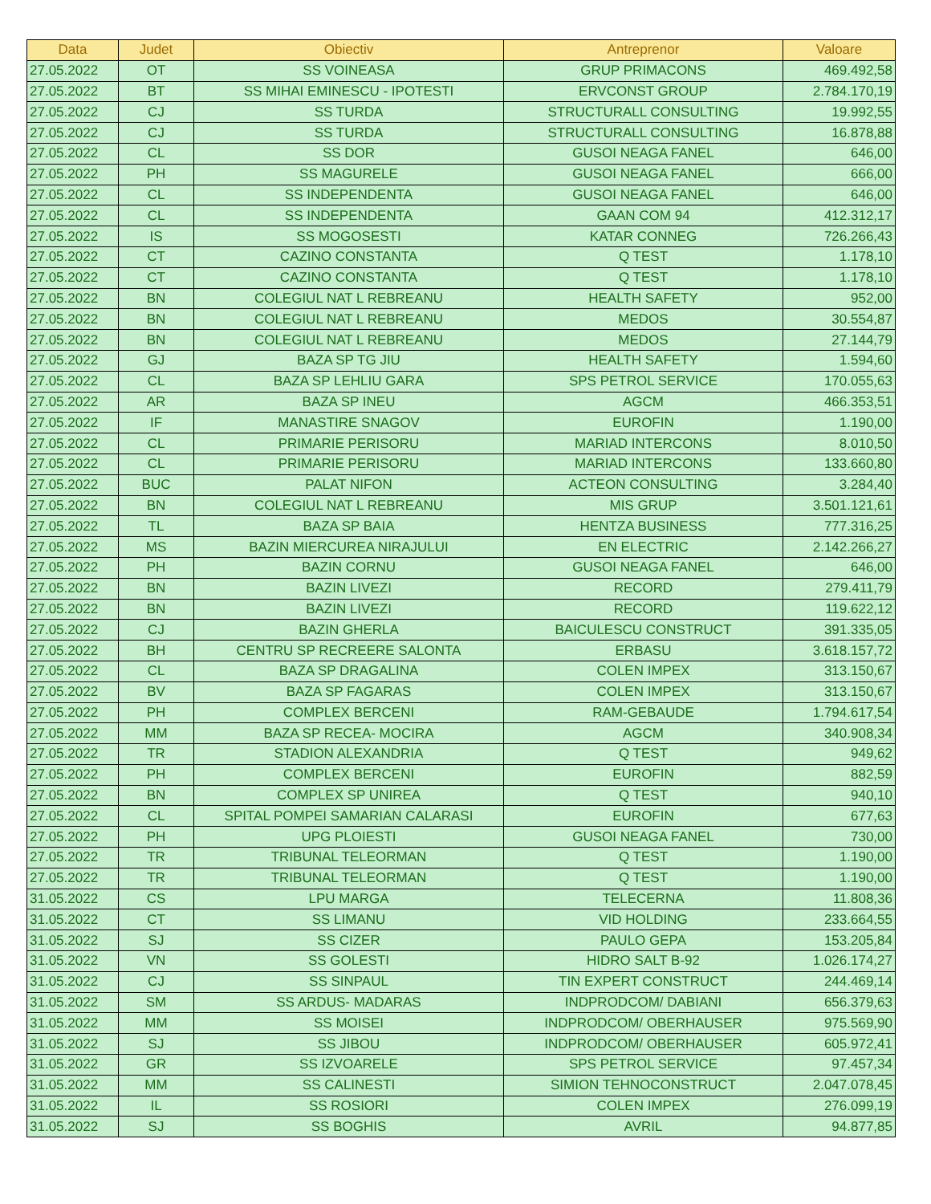| Data | Judet | Obiectiv | Antreprenor | Valoare |
| --- | --- | --- | --- | --- |
| 27.05.2022 | OT | SS VOINEASA | GRUP PRIMACONS | 469.492,58 |
| 27.05.2022 | BT | SS MIHAI EMINESCU - IPOTESTI | ERVCONST GROUP | 2.784.170,19 |
| 27.05.2022 | CJ | SS TURDA | STRUCTURALL CONSULTING | 19.992,55 |
| 27.05.2022 | CJ | SS TURDA | STRUCTURALL CONSULTING | 16.878,88 |
| 27.05.2022 | CL | SS DOR | GUSOI NEAGA FANEL | 646,00 |
| 27.05.2022 | PH | SS MAGURELE | GUSOI NEAGA FANEL | 666,00 |
| 27.05.2022 | CL | SS INDEPENDENTA | GUSOI NEAGA FANEL | 646,00 |
| 27.05.2022 | CL | SS INDEPENDENTA | GAAN COM 94 | 412.312,17 |
| 27.05.2022 | IS | SS MOGOSESTI | KATAR CONNEG | 726.266,43 |
| 27.05.2022 | CT | CAZINO CONSTANTA | Q TEST | 1.178,10 |
| 27.05.2022 | CT | CAZINO CONSTANTA | Q TEST | 1.178,10 |
| 27.05.2022 | BN | COLEGIUL NAT L REBREANU | HEALTH SAFETY | 952,00 |
| 27.05.2022 | BN | COLEGIUL NAT L REBREANU | MEDOS | 30.554,87 |
| 27.05.2022 | BN | COLEGIUL NAT L REBREANU | MEDOS | 27.144,79 |
| 27.05.2022 | GJ | BAZA SP TG JIU | HEALTH SAFETY | 1.594,60 |
| 27.05.2022 | CL | BAZA SP LEHLIU GARA | SPS PETROL SERVICE | 170.055,63 |
| 27.05.2022 | AR | BAZA SP INEU | AGCM | 466.353,51 |
| 27.05.2022 | IF | MANASTIRE SNAGOV | EUROFIN | 1.190,00 |
| 27.05.2022 | CL | PRIMARIE PERISORU | MARIAD INTERCONS | 8.010,50 |
| 27.05.2022 | CL | PRIMARIE PERISORU | MARIAD INTERCONS | 133.660,80 |
| 27.05.2022 | BUC | PALAT NIFON | ACTEON CONSULTING | 3.284,40 |
| 27.05.2022 | BN | COLEGIUL NAT L REBREANU | MIS GRUP | 3.501.121,61 |
| 27.05.2022 | TL | BAZA SP BAIA | HENTZA BUSINESS | 777.316,25 |
| 27.05.2022 | MS | BAZIN MIERCUREA NIRAJULUI | EN ELECTRIC | 2.142.266,27 |
| 27.05.2022 | PH | BAZIN CORNU | GUSOI NEAGA FANEL | 646,00 |
| 27.05.2022 | BN | BAZIN LIVEZI | RECORD | 279.411,79 |
| 27.05.2022 | BN | BAZIN LIVEZI | RECORD | 119.622,12 |
| 27.05.2022 | CJ | BAZIN GHERLA | BAICULESCU CONSTRUCT | 391.335,05 |
| 27.05.2022 | BH | CENTRU SP RECREERE SALONTA | ERBASU | 3.618.157,72 |
| 27.05.2022 | CL | BAZA SP DRAGALINA | COLEN IMPEX | 313.150,67 |
| 27.05.2022 | BV | BAZA SP FAGARAS | COLEN IMPEX | 313.150,67 |
| 27.05.2022 | PH | COMPLEX BERCENI | RAM-GEBAUDE | 1.794.617,54 |
| 27.05.2022 | MM | BAZA SP RECEA- MOCIRA | AGCM | 340.908,34 |
| 27.05.2022 | TR | STADION ALEXANDRIA | Q TEST | 949,62 |
| 27.05.2022 | PH | COMPLEX BERCENI | EUROFIN | 882,59 |
| 27.05.2022 | BN | COMPLEX SP UNIREA | Q TEST | 940,10 |
| 27.05.2022 | CL | SPITAL POMPEI SAMARIAN CALARASI | EUROFIN | 677,63 |
| 27.05.2022 | PH | UPG PLOIESTI | GUSOI NEAGA FANEL | 730,00 |
| 27.05.2022 | TR | TRIBUNAL TELEORMAN | Q TEST | 1.190,00 |
| 27.05.2022 | TR | TRIBUNAL TELEORMAN | Q TEST | 1.190,00 |
| 31.05.2022 | CS | LPU MARGA | TELECERNA | 11.808,36 |
| 31.05.2022 | CT | SS LIMANU | VID HOLDING | 233.664,55 |
| 31.05.2022 | SJ | SS CIZER | PAULO GEPA | 153.205,84 |
| 31.05.2022 | VN | SS GOLESTI | HIDRO SALT B-92 | 1.026.174,27 |
| 31.05.2022 | CJ | SS SINPAUL | TIN EXPERT CONSTRUCT | 244.469,14 |
| 31.05.2022 | SM | SS ARDUS- MADARAS | INDPRODCOM/ DABIANI | 656.379,63 |
| 31.05.2022 | MM | SS MOISEI | INDPRODCOM/ OBERHAUSER | 975.569,90 |
| 31.05.2022 | SJ | SS JIBOU | INDPRODCOM/ OBERHAUSER | 605.972,41 |
| 31.05.2022 | GR | SS IZVOARELE | SPS PETROL SERVICE | 97.457,34 |
| 31.05.2022 | MM | SS CALINESTI | SIMION TEHNOCONSTRUCT | 2.047.078,45 |
| 31.05.2022 | IL | SS ROSIORI | COLEN IMPEX | 276.099,19 |
| 31.05.2022 | SJ | SS BOGHIS | AVRIL | 94.877,85 |